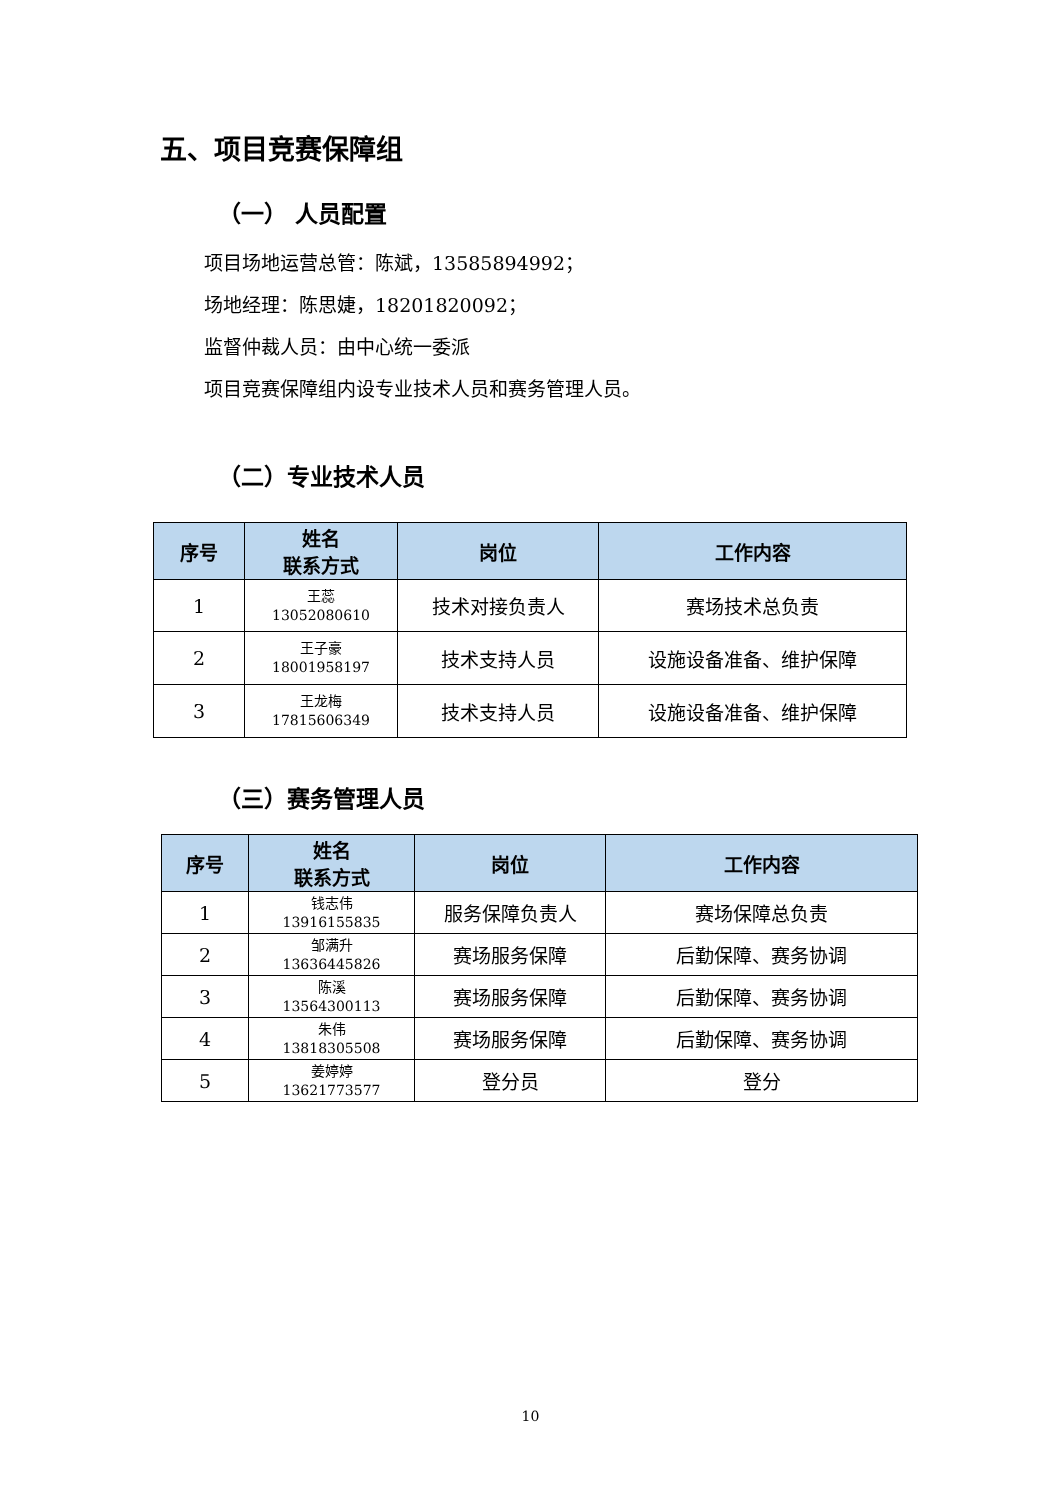五、项目竞赛保障组
（一） 人员配置
项目场地运营总管：陈斌，13585894992；
场地经理：陈思婕，18201820092；
监督仲裁人员：由中心统一委派
项目竞赛保障组内设专业技术人员和赛务管理人员。
（二）专业技术人员
| 序号 | 姓名 联系方式 | 岗位 | 工作内容 |
| --- | --- | --- | --- |
| 1 | 王蕊 13052080610 | 技术对接负责人 | 赛场技术总负责 |
| 2 | 王子豪 18001958197 | 技术支持人员 | 设施设备准备、维护保障 |
| 3 | 王龙梅 17815606349 | 技术支持人员 | 设施设备准备、维护保障 |
（三）赛务管理人员
| 序号 | 姓名 联系方式 | 岗位 | 工作内容 |
| --- | --- | --- | --- |
| 1 | 钱志伟 13916155835 | 服务保障负责人 | 赛场保障总负责 |
| 2 | 邹满升 13636445826 | 赛场服务保障 | 后勤保障、赛务协调 |
| 3 | 陈溪 13564300113 | 赛场服务保障 | 后勤保障、赛务协调 |
| 4 | 朱伟 13818305508 | 赛场服务保障 | 后勤保障、赛务协调 |
| 5 | 姜婷婷 13621773577 | 登分员 | 登分 |
10